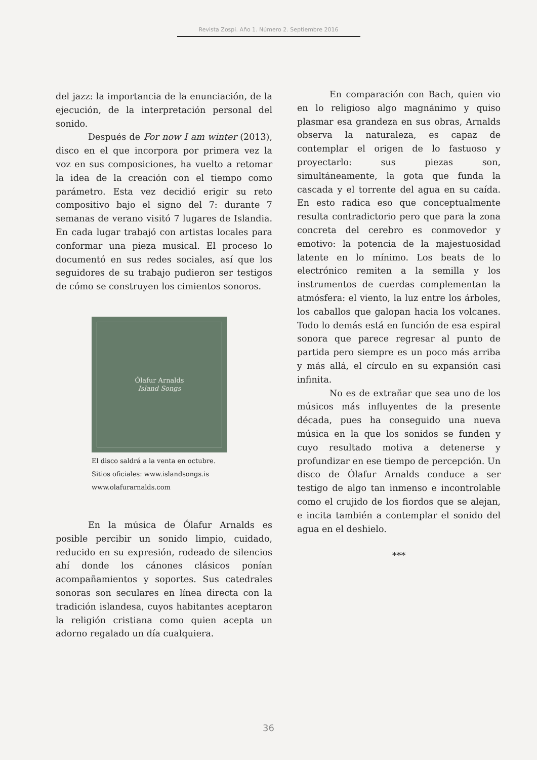Revista Zospi. Año 1. Número 2. Septiembre 2016
del jazz: la importancia de la enunciación, de la ejecución, de la interpretación personal del sonido.
Después de For now I am winter (2013), disco en el que incorpora por primera vez la voz en sus composiciones, ha vuelto a retomar la idea de la creación con el tiempo como parámetro. Esta vez decidió erigir su reto compositivo bajo el signo del 7: durante 7 semanas de verano visitó 7 lugares de Islandia. En cada lugar trabajó con artistas locales para conformar una pieza musical. El proceso lo documentó en sus redes sociales, así que los seguidores de su trabajo pudieron ser testigos de cómo se construyen los cimientos sonoros.
Ólafur Arnalds
Island Songs
El disco saldrá a la venta en octubre.
Sitios oficiales: www.islandsongs.is
www.olafurarnalds.com
En la música de Ólafur Arnalds es posible percibir un sonido limpio, cuidado, reducido en su expresión, rodeado de silencios ahí donde los cánones clásicos ponían acompañamientos y soportes. Sus catedrales sonoras son seculares en línea directa con la tradición islandesa, cuyos habitantes aceptaron la religión cristiana como quien acepta un adorno regalado un día cualquiera.
En comparación con Bach, quien vio en lo religioso algo magnánimo y quiso plasmar esa grandeza en sus obras, Arnalds observa la naturaleza, es capaz de contemplar el origen de lo fastuoso y proyectarlo: sus piezas son, simultáneamente, la gota que funda la cascada y el torrente del agua en su caída. En esto radica eso que conceptualmente resulta contradictorio pero que para la zona concreta del cerebro es conmovedor y emotivo: la potencia de la majestuosidad latente en lo mínimo. Los beats de lo electrónico remiten a la semilla y los instrumentos de cuerdas complementan la atmósfera: el viento, la luz entre los árboles, los caballos que galopan hacia los volcanes. Todo lo demás está en función de esa espiral sonora que parece regresar al punto de partida pero siempre es un poco más arriba y más allá, el círculo en su expansión casi infinita.
No es de extrañar que sea uno de los músicos más influyentes de la presente década, pues ha conseguido una nueva música en la que los sonidos se funden y cuyo resultado motiva a detenerse y profundizar en ese tiempo de percepción. Un disco de Ólafur Arnalds conduce a ser testigo de algo tan inmenso e incontrolable como el crujido de los fiordos que se alejan, e incita también a contemplar el sonido del agua en el deshielo.
***
36